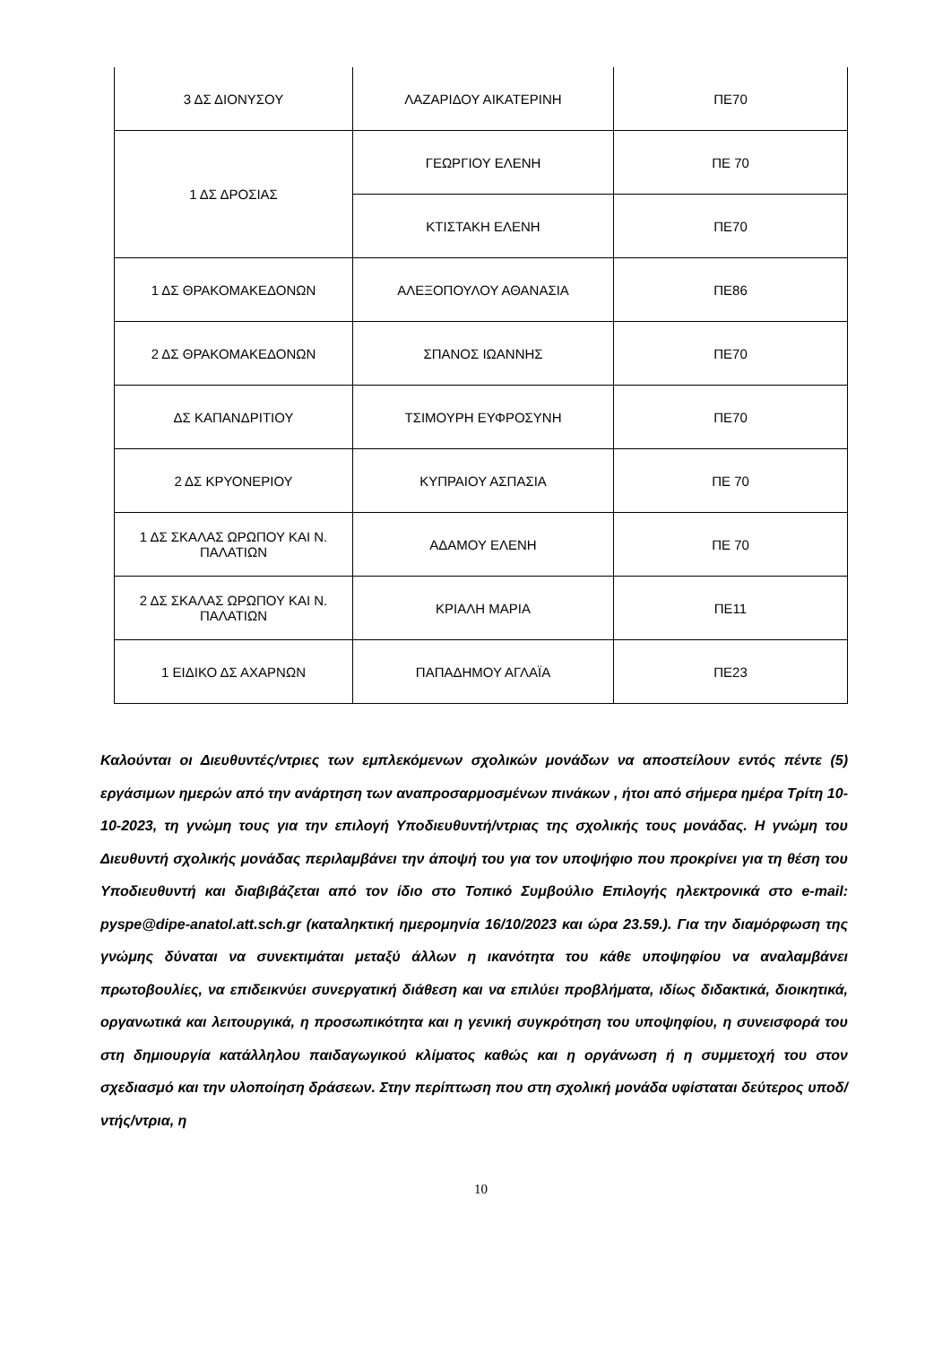| 3 ΔΣ ΔΙΟΝΥΣΟΥ | ΛΑΖΑΡΙΔΟΥ ΑΙΚΑΤΕΡΙΝΗ | ΠΕ70 |
| 1 ΔΣ ΔΡΟΣΙΑΣ | ΓΕΩΡΓΙΟΥ ΕΛΕΝΗ | ΠΕ 70 |
| | ΚΤΙΣΤΑΚΗ ΕΛΕΝΗ | ΠΕ70 |
| 1 ΔΣ ΘΡΑΚΟΜΑΚΕΔΟΝΩΝ | ΑΛΕΞΟΠΟΥΛΟΥ ΑΘΑΝΑΣΙΑ | ΠΕ86 |
| 2 ΔΣ ΘΡΑΚΟΜΑΚΕΔΟΝΩΝ | ΣΠΑΝΟΣ ΙΩΑΝΝΗΣ | ΠΕ70 |
| ΔΣ ΚΑΠΑΝΔΡΙΤΙΟΥ | ΤΣΙΜΟΥΡΗ ΕΥΦΡΟΣΥΝΗ | ΠΕ70 |
| 2 ΔΣ ΚΡΥΟΝΕΡΙΟΥ | ΚΥΠΡΑΙΟΥ ΑΣΠΑΣΙΑ | ΠΕ 70 |
| 1 ΔΣ ΣΚΑΛΑΣ ΩΡΩΠΟΥ ΚΑΙ Ν. ΠΑΛΑΤΙΩΝ | ΑΔΑΜΟΥ ΕΛΕΝΗ | ΠΕ 70 |
| 2 ΔΣ ΣΚΑΛΑΣ ΩΡΩΠΟΥ ΚΑΙ Ν. ΠΑΛΑΤΙΩΝ | ΚΡΙΑΛΗ ΜΑΡΙΑ | ΠΕ11 |
| 1 ΕΙΔΙΚΟ ΔΣ ΑΧΑΡΝΩΝ | ΠΑΠΑΔΗΜΟΥ ΑΓΛΑΪΑ | ΠΕ23 |
Καλούνται οι Διευθυντές/ντριες των εμπλεκόμενων σχολικών μονάδων να αποστείλουν εντός πέντε (5) εργάσιμων ημερών από την ανάρτηση των αναπροσαρμοσμένων πινάκων , ήτοι από σήμερα ημέρα Τρίτη 10-10-2023, τη γνώμη τους για την επιλογή Υποδιευθυντή/ντριας της σχολικής τους μονάδας. Η γνώμη του Διευθυντή σχολικής μονάδας περιλαμβάνει την άποψή του για τον υποψήφιο που προκρίνει για τη θέση του Υποδιευθυντή και διαβιβάζεται από τον ίδιο στο Τοπικό Συμβούλιο Επιλογής ηλεκτρονικά στο e-mail: pyspe@dipe-anatol.att.sch.gr (καταληκτική ημερομηνία 16/10/2023 και ώρα 23.59.). Για την διαμόρφωση της γνώμης δύναται να συνεκτιμάται μεταξύ άλλων η ικανότητα του κάθε υποψηφίου να αναλαμβάνει πρωτοβουλίες, να επιδεικνύει συνεργατική διάθεση και να επιλύει προβλήματα, ιδίως διδακτικά, διοικητικά, οργανωτικά και λειτουργικά, η προσωπικότητα και η γενική συγκρότηση του υποψηφίου, η συνεισφορά του στη δημιουργία κατάλληλου παιδαγωγικού κλίματος καθώς και η οργάνωση ή η συμμετοχή του στον σχεδιασμό και την υλοποίηση δράσεων. Στην περίπτωση που στη σχολική μονάδα υφίσταται δεύτερος υποδ/ντής/ντρια, η
10